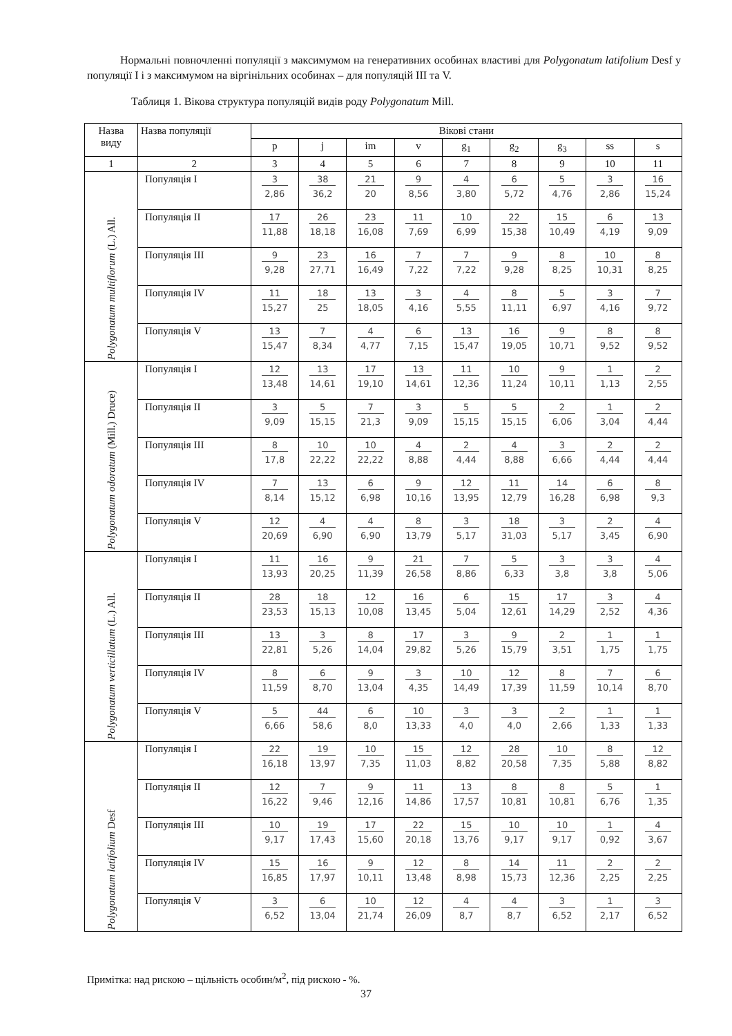Нормальні повночленні популяції з максимумом на генеративних особинах властиві для Polygonatum latifolium Desf у популяції I і з максимумом на віргінільних особинах – для популяцій III та V.
Таблиця 1. Вікова структура популяцій видів роду Polygonatum Mill.
| Назва виду | Назва популяції | Вікові стани | | | | | | | | |
| --- | --- | --- | --- | --- | --- | --- | --- | --- | --- | --- |
| | | p | j | im | v | g<sub>1</sub> | g<sub>2</sub> | g<sub>3</sub> | ss | s |
| 1 | 2 | 3 | 4 | 5 | 6 | 7 | 8 | 9 | 10 | 11 |
| Polygonatum multiflorum (L.) All. | Популяція I | 3 2,86 | 38 36,2 | 21 20 | 9 8,56 | 4 3,80 | 6 5,72 | 5 4,76 | 3 2,86 | 16 15,24 |
| | Популяція II | 17 11,88 | 26 18,18 | 23 16,08 | 11 7,69 | 10 6,99 | 22 15,38 | 15 10,49 | 6 4,19 | 13 9,09 |
| | Популяція III | 9 9,28 | 23 27,71 | 16 16,49 | 7 7,22 | 7 7,22 | 9 9,28 | 8 8,25 | 10 10,31 | 8 8,25 |
| | Популяція IV | 11 15,27 | 18 25 | 13 18,05 | 3 4,16 | 4 5,55 | 8 11,11 | 5 6,97 | 3 4,16 | 7 9,72 |
| | Популяція V | 13 15,47 | 7 8,34 | 4 4,77 | 6 7,15 | 13 15,47 | 16 19,05 | 9 10,71 | 8 9,52 | 8 9,52 |
| Polygonatum odoratum (Mill.) Druce) | Популяція I | 12 13,48 | 13 14,61 | 17 19,10 | 13 14,61 | 11 12,36 | 10 11,24 | 9 10,11 | 1 1,13 | 2 2,55 |
| | Популяція II | 3 9,09 | 5 15,15 | 7 21,3 | 3 9,09 | 5 15,15 | 5 15,15 | 2 6,06 | 1 3,04 | 2 4,44 |
| | Популяція III | 8 17,8 | 10 22,22 | 10 22,22 | 4 8,88 | 2 4,44 | 4 8,88 | 3 6,66 | 2 4,44 | 2 4,44 |
| | Популяція IV | 7 8,14 | 13 15,12 | 6 6,98 | 9 10,16 | 12 13,95 | 11 12,79 | 14 16,28 | 6 6,98 | 8 9,3 |
| | Популяція V | 12 20,69 | 4 6,90 | 4 6,90 | 8 13,79 | 3 5,17 | 18 31,03 | 3 5,17 | 2 3,45 | 4 6,90 |
| Polygonatum verticillatum (L.) All. | Популяція I | 11 13,93 | 16 20,25 | 9 11,39 | 21 26,58 | 7 8,86 | 5 6,33 | 3 3,8 | 3 3,8 | 4 5,06 |
| | Популяція II | 28 23,53 | 18 15,13 | 12 10,08 | 16 13,45 | 6 5,04 | 15 12,61 | 17 14,29 | 3 2,52 | 4 4,36 |
| | Популяція III | 13 22,81 | 3 5,26 | 8 14,04 | 17 29,82 | 3 5,26 | 9 15,79 | 2 3,51 | 1 1,75 | 1 1,75 |
| | Популяція IV | 8 11,59 | 6 8,70 | 9 13,04 | 3 4,35 | 10 14,49 | 12 17,39 | 8 11,59 | 7 10,14 | 6 8,70 |
| | Популяція V | 5 6,66 | 44 58,6 | 6 8,0 | 10 13,33 | 3 4,0 | 3 4,0 | 2 2,66 | 1 1,33 | 1 1,33 |
| Polygonatum latifolium Desf | Популяція I | 22 16,18 | 19 13,97 | 10 7,35 | 15 11,03 | 12 8,82 | 28 20,58 | 10 7,35 | 8 5,88 | 12 8,82 |
| | Популяція II | 12 16,22 | 7 9,46 | 9 12,16 | 11 14,86 | 13 17,57 | 8 10,81 | 8 10,81 | 5 6,76 | 1 1,35 |
| | Популяція III | 10 9,17 | 19 17,43 | 17 15,60 | 22 20,18 | 15 13,76 | 10 9,17 | 10 9,17 | 1 0,92 | 4 3,67 |
| | Популяція IV | 15 16,85 | 16 17,97 | 9 10,11 | 12 13,48 | 8 8,98 | 14 15,73 | 11 12,36 | 2 2,25 | 2 2,25 |
| | Популяція V | 3 6,52 | 6 13,04 | 10 21,74 | 12 26,09 | 4 8,7 | 4 8,7 | 3 6,52 | 1 2,17 | 3 6,52 |
Примітка: над рискою – щільність особин/м<sup>2</sup>, під рискою - %.
37